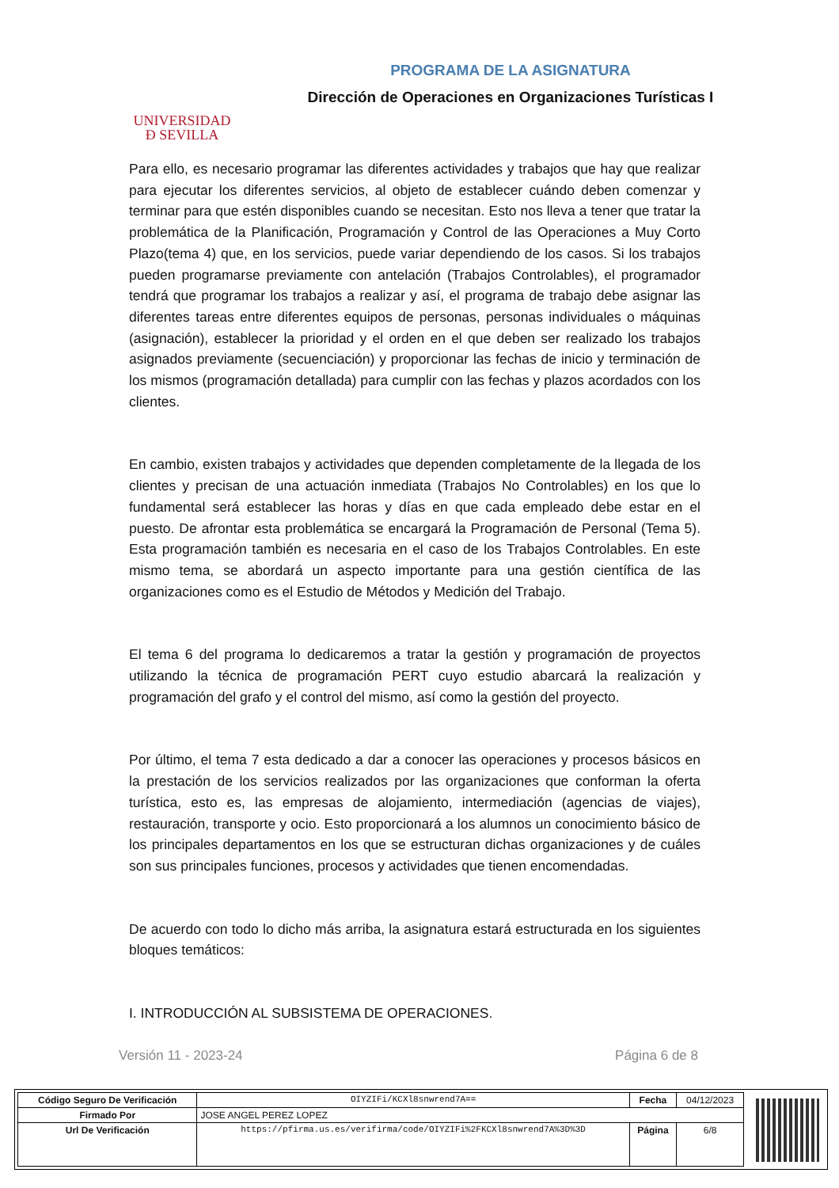UNIVERSIDAD
Ð SEVILLA
PROGRAMA DE LA ASIGNATURA
Dirección de Operaciones en Organizaciones Turísticas I
Para ello, es necesario programar las diferentes actividades y trabajos que hay que realizar para ejecutar los diferentes servicios, al objeto de establecer cuándo deben comenzar y terminar para que estén disponibles cuando se necesitan. Esto nos lleva a tener que tratar la problemática de la Planificación, Programación y Control de las Operaciones a Muy Corto Plazo(tema 4) que, en los servicios, puede variar dependiendo de los casos. Si los trabajos pueden programarse previamente con antelación (Trabajos Controlables), el programador tendrá que programar los trabajos a realizar y así, el programa de trabajo debe asignar las diferentes tareas entre diferentes equipos de personas, personas individuales o máquinas (asignación), establecer la prioridad y el orden en el que deben ser realizado los trabajos asignados previamente (secuenciación) y proporcionar las fechas de inicio y terminación de los mismos (programación detallada) para cumplir con las fechas y plazos acordados con los clientes.
En cambio, existen trabajos y actividades que dependen completamente de la llegada de los clientes y precisan de una actuación inmediata (Trabajos No Controlables) en los que lo fundamental será establecer las horas y días en que cada empleado debe estar en el puesto. De afrontar esta problemática se encargará la Programación de Personal (Tema 5). Esta programación también es necesaria en el caso de los Trabajos Controlables. En este mismo tema, se abordará un aspecto importante para una gestión científica de las organizaciones como es el Estudio de Métodos y Medición del Trabajo.
El tema 6 del programa lo dedicaremos a tratar la gestión y programación de proyectos utilizando la técnica de programación PERT cuyo estudio abarcará la realización y programación del grafo y el control del mismo, así como la gestión del proyecto.
Por último, el tema 7 esta dedicado a dar a conocer las operaciones y procesos básicos en la prestación de los servicios realizados por las organizaciones que conforman la oferta turística, esto es, las empresas de alojamiento, intermediación (agencias de viajes), restauración, transporte y ocio. Esto proporcionará a los alumnos un conocimiento básico de los principales departamentos en los que se estructuran dichas organizaciones y de cuáles son sus principales funciones, procesos y actividades que tienen encomendadas.
De acuerdo con todo lo dicho más arriba, la asignatura estará estructurada en los siguientes bloques temáticos:
I. INTRODUCCIÓN AL SUBSISTEMA DE OPERACIONES.
Versión 11 - 2023-24 Página 6 de 8
| Código Seguro De Verificación | OIYZIFi/KCXl8snwrend7A== | Fecha | 04/12/2023 |
| Firmado Por | JOSE ANGEL PEREZ LOPEZ | | |
| Url De Verificación | https://pfirma.us.es/verifirma/code/OIYZIFi%2FKCXl8snwrend7A%3D%3D | Página | 6/8 |